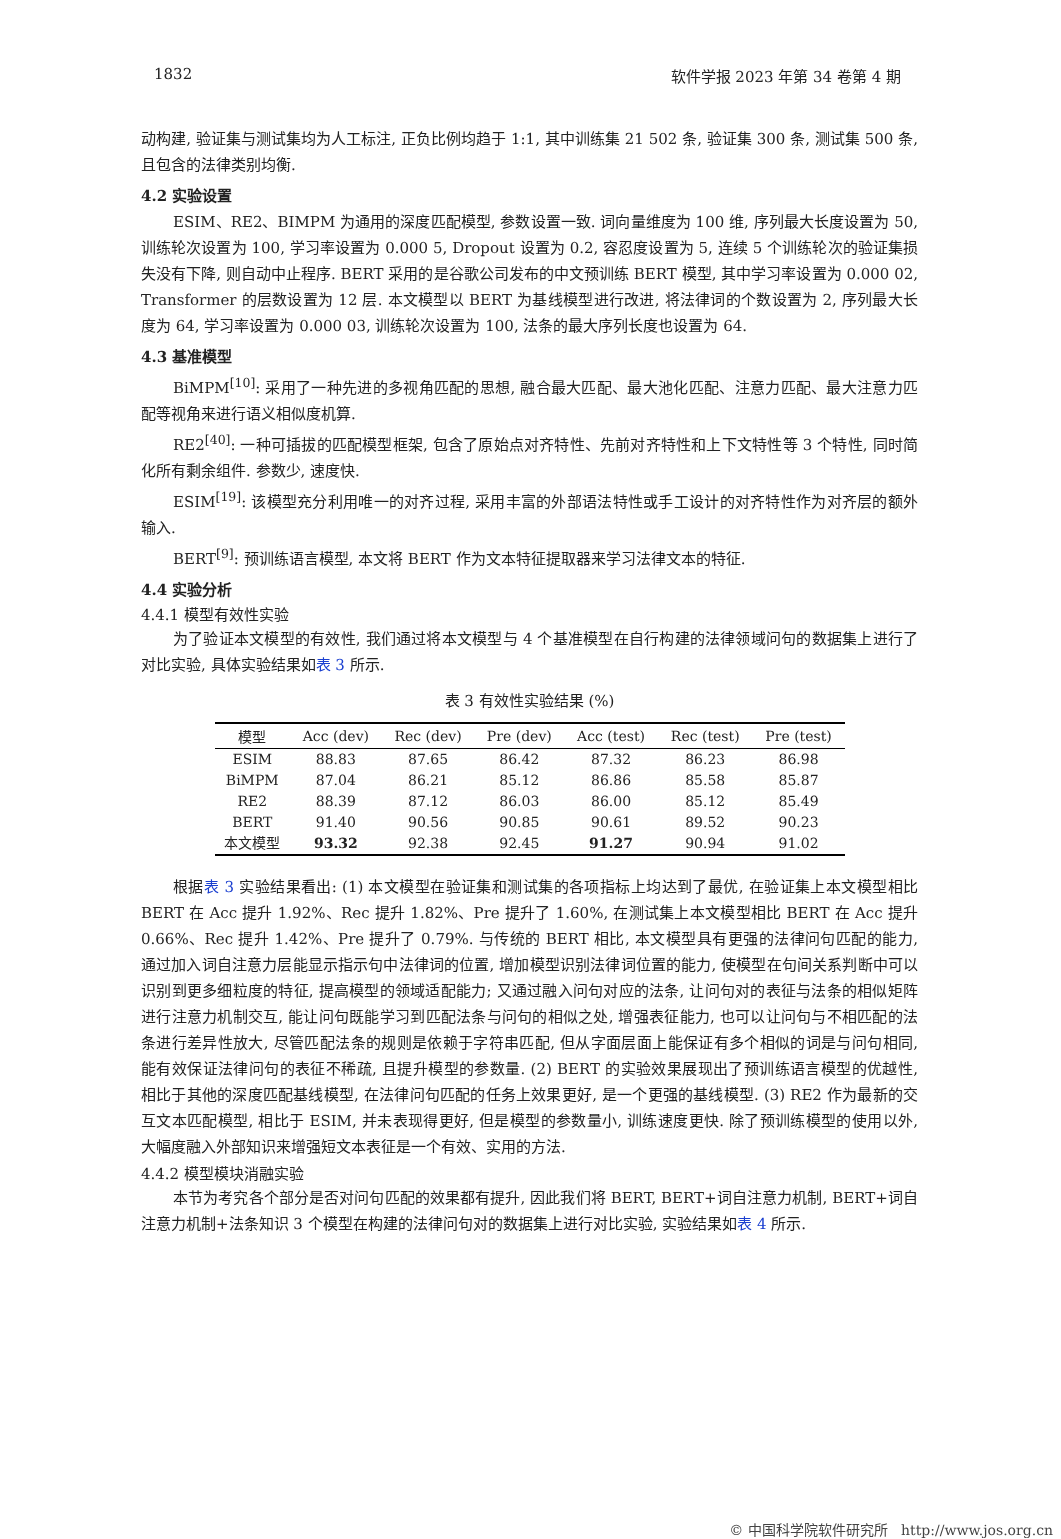1832 软件学报 2023 年第 34 卷第 4 期
动构建, 验证集与测试集均为人工标注, 正负比例均趋于 1:1, 其中训练集 21 502 条, 验证集 300 条, 测试集 500 条, 且包含的法律类别均衡.
4.2 实验设置
ESIM、RE2、BIMPM 为通用的深度匹配模型, 参数设置一致. 词向量维度为 100 维, 序列最大长度设置为 50, 训练轮次设置为 100, 学习率设置为 0.000 5, Dropout 设置为 0.2, 容忍度设置为 5, 连续 5 个训练轮次的验证集损失没有下降, 则自动中止程序. BERT 采用的是谷歌公司发布的中文预训练 BERT 模型, 其中学习率设置为 0.000 02, Transformer 的层数设置为 12 层. 本文模型以 BERT 为基线模型进行改进, 将法律词的个数设置为 2, 序列最大长度为 64, 学习率设置为 0.000 03, 训练轮次设置为 100, 法条的最大序列长度也设置为 64.
4.3 基准模型
BiMPM<sup>[10]</sup>: 采用了一种先进的多视角匹配的思想, 融合最大匹配、最大池化匹配、注意力匹配、最大注意力匹配等视角来进行语义相似度机算.
RE2<sup>[40]</sup>: 一种可插拔的匹配模型框架, 包含了原始点对齐特性、先前对齐特性和上下文特性等 3 个特性, 同时简化所有剩余组件. 参数少, 速度快.
ESIM<sup>[19]</sup>: 该模型充分利用唯一的对齐过程, 采用丰富的外部语法特性或手工设计的对齐特性作为对齐层的额外输入.
BERT<sup>[9]</sup>: 预训练语言模型, 本文将 BERT 作为文本特征提取器来学习法律文本的特征.
4.4 实验分析
4.4.1 模型有效性实验
为了验证本文模型的有效性, 我们通过将本文模型与 4 个基准模型在自行构建的法律领域问句的数据集上进行了对比实验, 具体实验结果如表 3 所示.
表 3 有效性实验结果 (%)
| 模型 | Acc (dev) | Rec (dev) | Pre (dev) | Acc (test) | Rec (test) | Pre (test) |
| --- | --- | --- | --- | --- | --- | --- |
| ESIM | 88.83 | 87.65 | 86.42 | 87.32 | 86.23 | 86.98 |
| BiMPM | 87.04 | 86.21 | 85.12 | 86.86 | 85.58 | 85.87 |
| RE2 | 88.39 | 87.12 | 86.03 | 86.00 | 85.12 | 85.49 |
| BERT | 91.40 | 90.56 | 90.85 | 90.61 | 89.52 | 90.23 |
| 本文模型 | 93.32 | 92.38 | 92.45 | 91.27 | 90.94 | 91.02 |
根据表 3 实验结果看出: (1) 本文模型在验证集和测试集的各项指标上均达到了最优, 在验证集上本文模型相比 BERT 在 Acc 提升 1.92%、Rec 提升 1.82%、Pre 提升了 1.60%, 在测试集上本文模型相比 BERT 在 Acc 提升 0.66%、Rec 提升 1.42%、Pre 提升了 0.79%. 与传统的 BERT 相比, 本文模型具有更强的法律问句匹配的能力, 通过加入词自注意力层能显示指示句中法律词的位置, 增加模型识别法律词位置的能力, 使模型在句间关系判断中可以识别到更多细粒度的特征, 提高模型的领域适配能力; 又通过融入问句对应的法条, 让问句对的表征与法条的相似矩阵进行注意力机制交互, 能让问句既能学习到匹配法条与问句的相似之处, 增强表征能力, 也可以让问句与不相匹配的法条进行差异性放大, 尽管匹配法条的规则是依赖于字符串匹配, 但从字面层面上能保证有多个相似的词是与问句相同, 能有效保证法律问句的表征不稀疏, 且提升模型的参数量. (2) BERT 的实验效果展现出了预训练语言模型的优越性, 相比于其他的深度匹配基线模型, 在法律问句匹配的任务上效果更好, 是一个更强的基线模型. (3) RE2 作为最新的交互文本匹配模型, 相比于 ESIM, 并未表现得更好, 但是模型的参数量小, 训练速度更快. 除了预训练模型的使用以外, 大幅度融入外部知识来增强短文本表征是一个有效、实用的方法.
4.4.2 模型模块消融实验
本节为考究各个部分是否对问句匹配的效果都有提升, 因此我们将 BERT, BERT+词自注意力机制, BERT+词自注意力机制+法条知识 3 个模型在构建的法律问句对的数据集上进行对比实验, 实验结果如表 4 所示.
© 中国科学院软件研究所 http://www.jos.org.cn